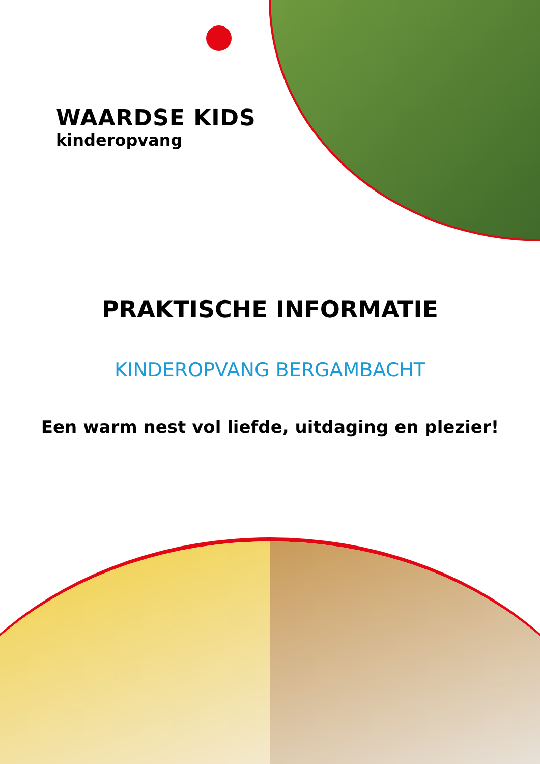WAARDSE KIDS
kinderopvang
PRAKTISCHE INFORMATIE
KINDEROPVANG BERGAMBACHT
Een warm nest vol liefde, uitdaging en plezier!